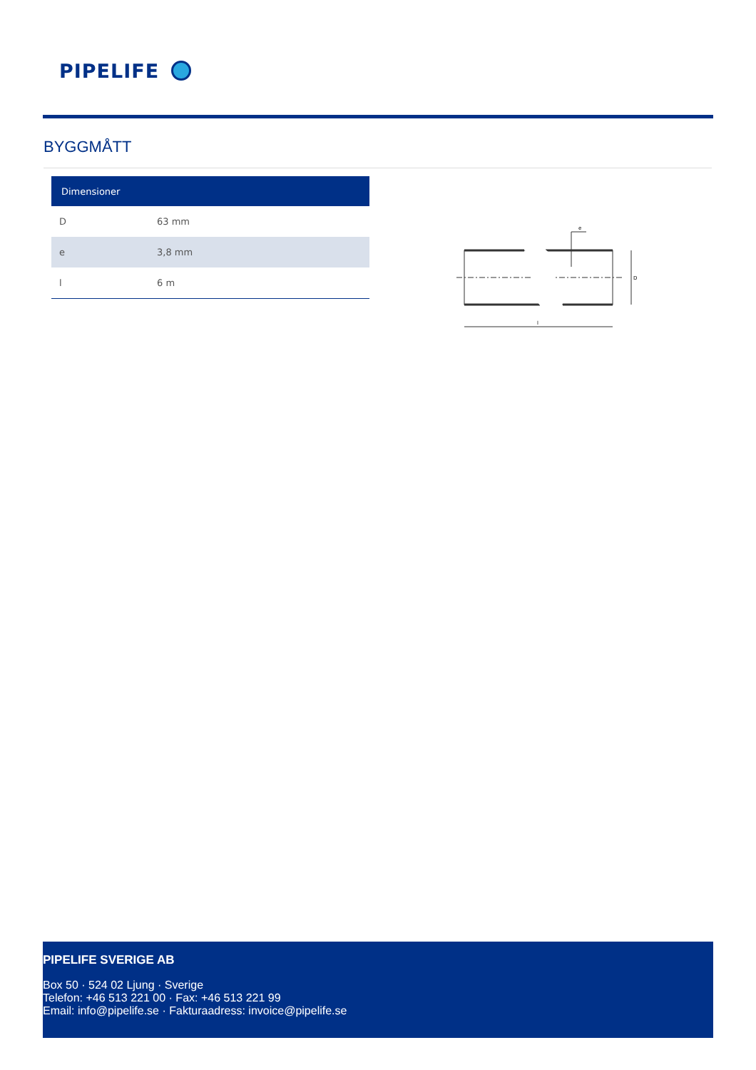PIPELIFE
BYGGMÅTT
| Dimensioner | |
| --- | --- |
| D | 63 mm |
| e | 3,8 mm |
| l | 6 m |
e
D
l
PIPELIFE SVERIGE AB
Box 50 · 524 02 Ljung · Sverige
Telefon: +46 513 221 00 · Fax: +46 513 221 99
Email: info@pipelife.se · Fakturaadress: invoice@pipelife.se